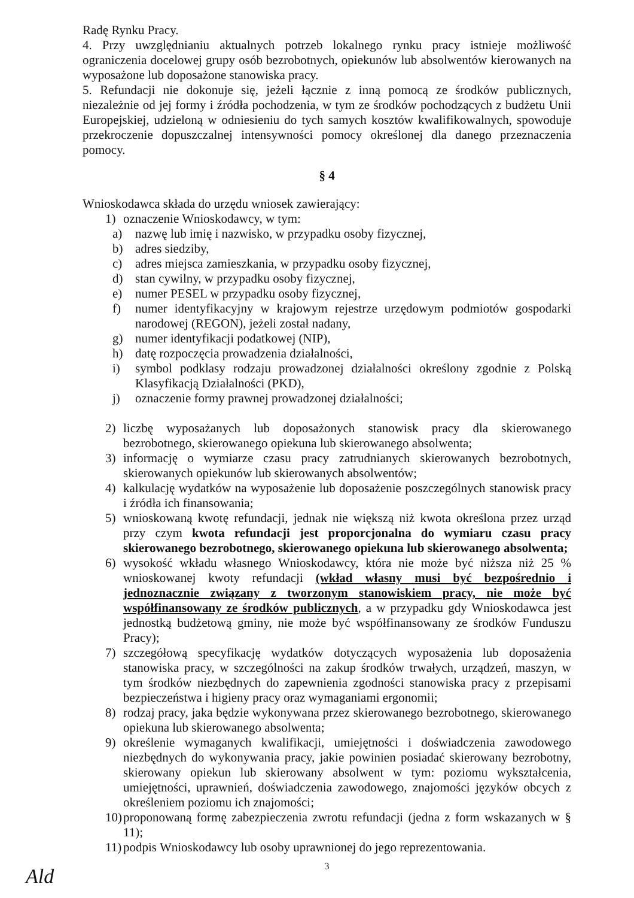Radę Rynku Pracy.
4. Przy uwzględnianiu aktualnych potrzeb lokalnego rynku pracy istnieje możliwość ograniczenia docelowej grupy osób bezrobotnych, opiekunów lub absolwentów kierowanych na wyposażone lub doposażone stanowiska pracy.
5. Refundacji nie dokonuje się, jeżeli łącznie z inną pomocą ze środków publicznych, niezależnie od jej formy i źródła pochodzenia, w tym ze środków pochodzących z budżetu Unii Europejskiej, udzieloną w odniesieniu do tych samych kosztów kwalifikowalnych, spowoduje przekroczenie dopuszczalnej intensywności pomocy określonej dla danego przeznaczenia pomocy.
§ 4
Wnioskodawca składa do urzędu wniosek zawierający:
1) oznaczenie Wnioskodawcy, w tym:
a) nazwę lub imię i nazwisko, w przypadku osoby fizycznej,
b) adres siedziby,
c) adres miejsca zamieszkania, w przypadku osoby fizycznej,
d) stan cywilny, w przypadku osoby fizycznej,
e) numer PESEL w przypadku osoby fizycznej,
f) numer identyfikacyjny w krajowym rejestrze urzędowym podmiotów gospodarki narodowej (REGON), jeżeli został nadany,
g) numer identyfikacji podatkowej (NIP),
h) datę rozpoczęcia prowadzenia działalności,
i) symbol podklasy rodzaju prowadzonej działalności określony zgodnie z Polską Klasyfikacją Działalności (PKD),
j) oznaczenie formy prawnej prowadzonej działalności;
2) liczbę wyposażanych lub doposażonych stanowisk pracy dla skierowanego bezrobotnego, skierowanego opiekuna lub skierowanego absolwenta;
3) informację o wymiarze czasu pracy zatrudnianych skierowanych bezrobotnych, skierowanych opiekunów lub skierowanych absolwentów;
4) kalkulację wydatków na wyposażenie lub doposażenie poszczególnych stanowisk pracy i źródła ich finansowania;
5) wnioskowaną kwotę refundacji, jednak nie większą niż kwota określona przez urząd przy czym kwota refundacji jest proporcjonalna do wymiaru czasu pracy skierowanego bezrobotnego, skierowanego opiekuna lub skierowanego absolwenta;
6) wysokość wkładu własnego Wnioskodawcy, która nie może być niższa niż 25 % wnioskowanej kwoty refundacji (wkład własny musi być bezpośrednio i jednoznacznie związany z tworzonym stanowiskiem pracy, nie może być współfinansowany ze środków publicznych, a w przypadku gdy Wnioskodawca jest jednostką budżetową gminy, nie może być współfinansowany ze środków Funduszu Pracy);
7) szczegółową specyfikację wydatków dotyczących wyposażenia lub doposażenia stanowiska pracy, w szczególności na zakup środków trwałych, urządzeń, maszyn, w tym środków niezbędnych do zapewnienia zgodności stanowiska pracy z przepisami bezpieczeństwa i higieny pracy oraz wymaganiami ergonomii;
8) rodzaj pracy, jaka będzie wykonywana przez skierowanego bezrobotnego, skierowanego opiekuna lub skierowanego absolwenta;
9) określenie wymaganych kwalifikacji, umiejętności i doświadczenia zawodowego niezbędnych do wykonywania pracy, jakie powinien posiadać skierowany bezrobotny, skierowany opiekun lub skierowany absolwent w tym: poziomu wykształcenia, umiejętności, uprawnień, doświadczenia zawodowego, znajomości języków obcych z określeniem poziomu ich znajomości;
10) proponowaną formę zabezpieczenia zwrotu refundacji (jedna z form wskazanych w § 11);
11) podpis Wnioskodawcy lub osoby uprawnionej do jego reprezentowania.
3
Ald